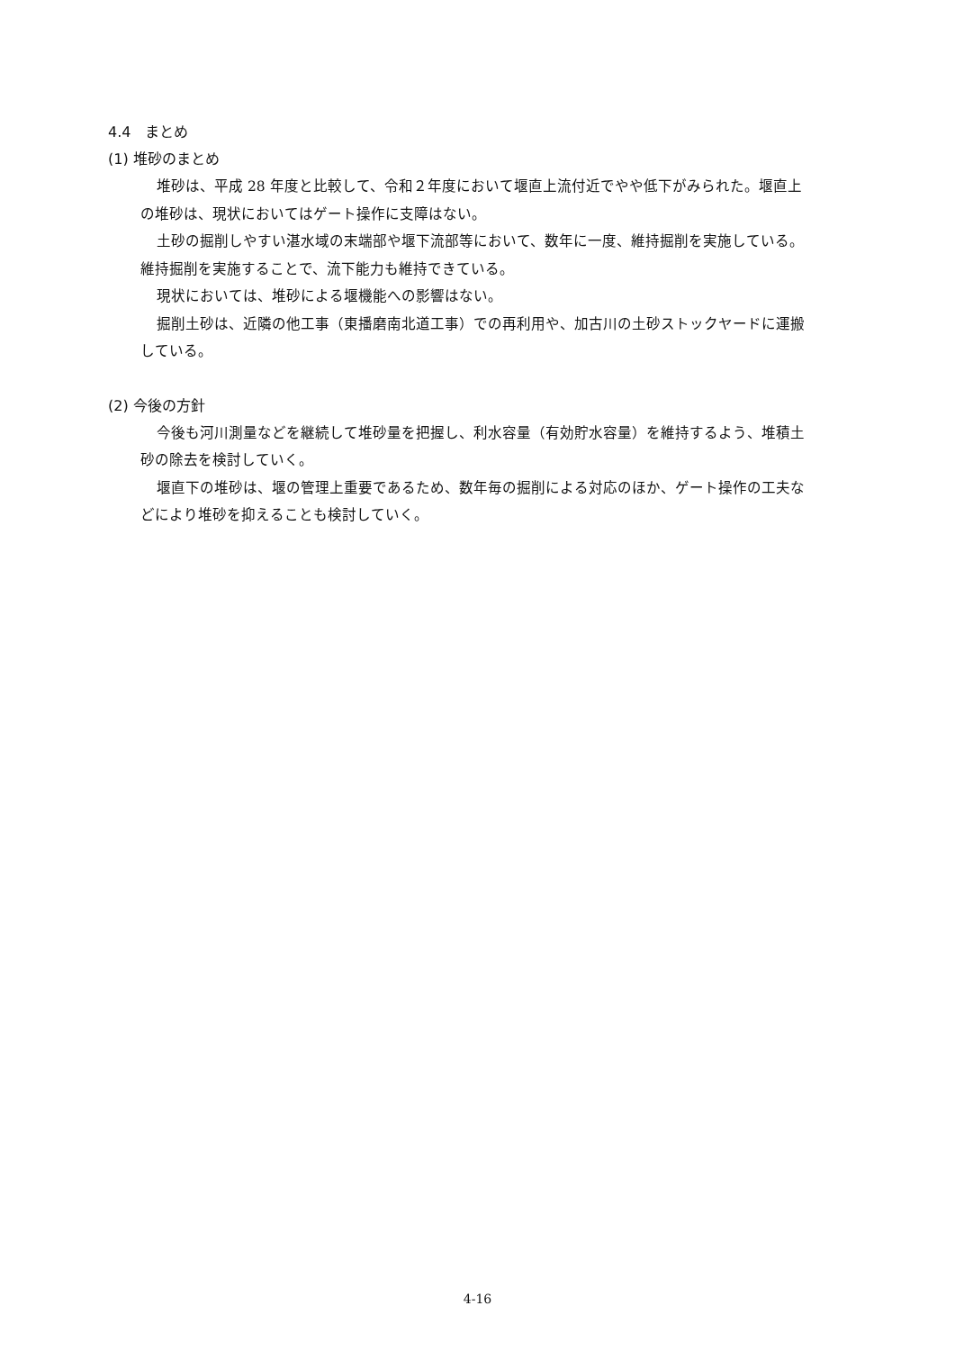4.4　まとめ
(1) 堆砂のまとめ
堆砂は、平成 28 年度と比較して、令和２年度において堰直上流付近でやや低下がみられた。堰直上の堆砂は、現状においてはゲート操作に支障はない。
土砂の掘削しやすい湛水域の末端部や堰下流部等において、数年に一度、維持掘削を実施している。維持掘削を実施することで、流下能力も維持できている。
現状においては、堆砂による堰機能への影響はない。
掘削土砂は、近隣の他工事（東播磨南北道工事）での再利用や、加古川の土砂ストックヤードに運搬している。
(2) 今後の方針
今後も河川測量などを継続して堆砂量を把握し、利水容量（有効貯水容量）を維持するよう、堆積土砂の除去を検討していく。
堰直下の堆砂は、堰の管理上重要であるため、数年毎の掘削による対応のほか、ゲート操作の工夫などにより堆砂を抑えることも検討していく。
4-16